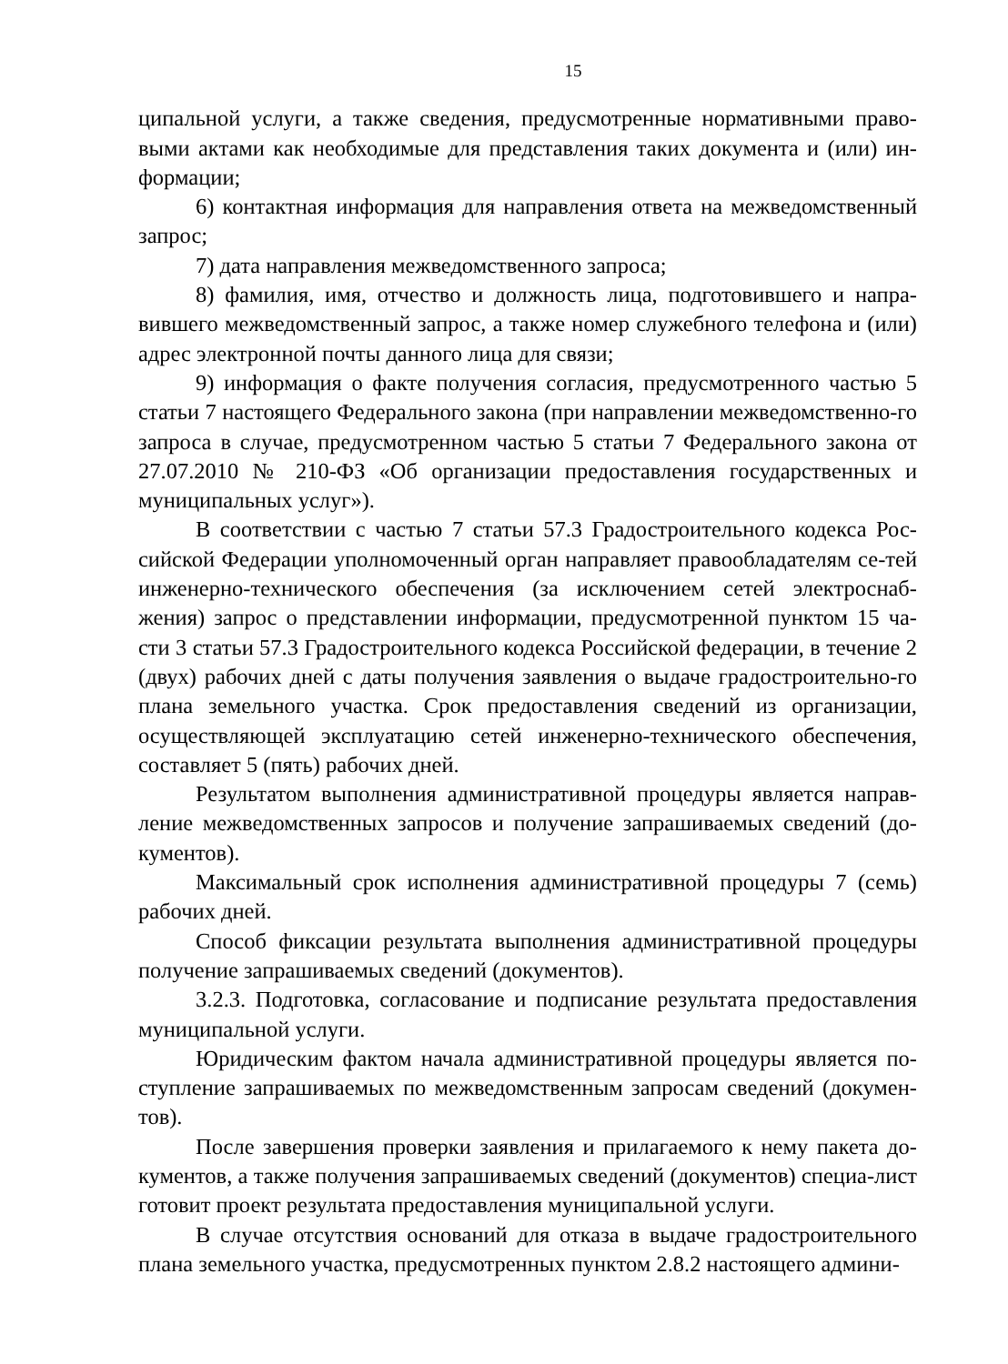15
ципальной услуги, а также сведения, предусмотренные нормативными право-выми актами как необходимые для представления таких документа и (или) ин-формации;
6) контактная информация для направления ответа на межведомственный запрос;
7) дата направления межведомственного запроса;
8) фамилия, имя, отчество и должность лица, подготовившего и напра-вившего межведомственный запрос, а также номер служебного телефона и (или) адрес электронной почты данного лица для связи;
9) информация о факте получения согласия, предусмотренного частью 5 статьи 7 настоящего Федерального закона (при направлении межведомственно-го запроса в случае, предусмотренном частью 5 статьи 7 Федерального закона от 27.07.2010 № 210-ФЗ «Об организации предоставления государственных и муниципальных услуг»).
В соответствии с частью 7 статьи 57.3 Градостроительного кодекса Рос-сийской Федерации уполномоченный орган направляет правообладателям се-тей инженерно-технического обеспечения (за исключением сетей электроснаб-жения) запрос о представлении информации, предусмотренной пунктом 15 ча-сти 3 статьи 57.3 Градостроительного кодекса Российской федерации, в течение 2 (двух) рабочих дней с даты получения заявления о выдаче градостроительно-го плана земельного участка. Срок предоставления сведений из организации, осуществляющей эксплуатацию сетей инженерно-технического обеспечения, составляет 5 (пять) рабочих дней.
Результатом выполнения административной процедуры является направ-ление межведомственных запросов и получение запрашиваемых сведений (до-кументов).
Максимальный срок исполнения административной процедуры 7 (семь) рабочих дней.
Способ фиксации результата выполнения административной процедуры получение запрашиваемых сведений (документов).
3.2.3. Подготовка, согласование и подписание результата предоставления муниципальной услуги.
Юридическим фактом начала административной процедуры является по-ступление запрашиваемых по межведомственным запросам сведений (докумен-тов).
После завершения проверки заявления и прилагаемого к нему пакета до-кументов, а также получения запрашиваемых сведений (документов) специа-лист готовит проект результата предоставления муниципальной услуги.
В случае отсутствия оснований для отказа в выдаче градостроительного плана земельного участка, предусмотренных пунктом 2.8.2 настоящего админи-